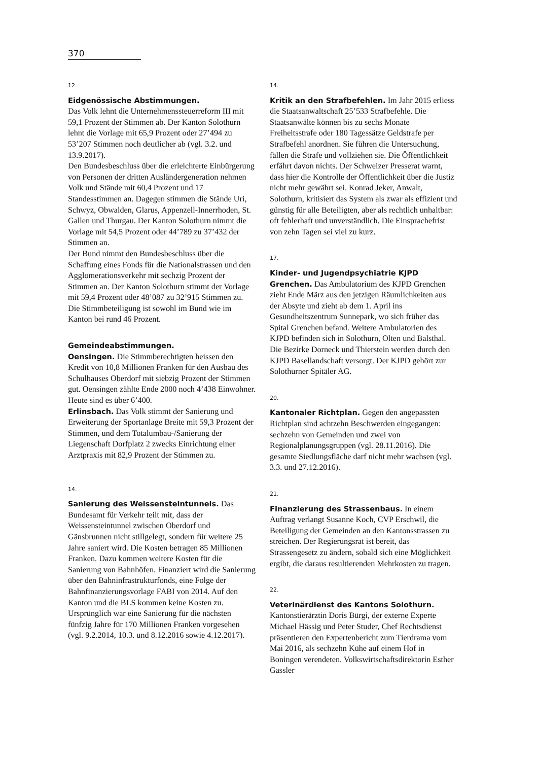370
12.
Eidgenössische Abstimmungen.
Das Volk lehnt die Unternehmenssteuerreform III mit 59,1 Prozent der Stimmen ab. Der Kanton Solothurn lehnt die Vorlage mit 65,9 Prozent oder 27’494 zu 53’207 Stimmen noch deutlicher ab (vgl. 3.2. und 13.9.2017).
Den Bundesbeschluss über die erleichterte Einbürgerung von Personen der dritten Ausländergeneration nehmen Volk und Stände mit 60,4 Prozent und 17 Standesstimmen an. Dagegen stimmen die Stände Uri, Schwyz, Obwalden, Glarus, Appenzell-Innerrhoden, St. Gallen und Thurgau. Der Kanton Solothurn nimmt die Vorlage mit 54,5 Prozent oder 44’789 zu 37’432 der Stimmen an.
Der Bund nimmt den Bundesbeschluss über die Schaffung eines Fonds für die Nationalstrassen und den Agglomerationsverkehr mit sechzig Prozent der Stimmen an. Der Kanton Solothurn stimmt der Vorlage mit 59,4 Prozent oder 48’087 zu 32’915 Stimmen zu.
Die Stimmbeteiligung ist sowohl im Bund wie im Kanton bei rund 46 Prozent.
Gemeindeabstimmungen.
Oensingen. Die Stimmberechtigten heissen den Kredit von 10,8 Millionen Franken für den Ausbau des Schulhauses Oberdorf mit siebzig Prozent der Stimmen gut. Oensingen zählte Ende 2000 noch 4’438 Einwohner. Heute sind es über 6’400.
Erlinsbach. Das Volk stimmt der Sanierung und Erweiterung der Sportanlage Breite mit 59,3 Prozent der Stimmen, und dem Totalumbau-/Sanierung der Liegenschaft Dorfplatz 2 zwecks Einrichtung einer Arztpraxis mit 82,9 Prozent der Stimmen zu.
14.
Sanierung des Weissensteintunnels. Das Bundesamt für Verkehr teilt mit, dass der Weissensteintunnel zwischen Oberdorf und Gänsbrunnen nicht stillgelegt, sondern für weitere 25 Jahre saniert wird. Die Kosten betragen 85 Millionen Franken. Dazu kommen weitere Kosten für die Sanierung von Bahnhöfen. Finanziert wird die Sanierung über den Bahninfrastrukturfonds, eine Folge der Bahnfinanzierungsvorlage FABI von 2014. Auf den Kanton und die BLS kommen keine Kosten zu. Ursprünglich war eine Sanierung für die nächsten fünfzig Jahre für 170 Millionen Franken vorgesehen (vgl. 9.2.2014, 10.3. und 8.12.2016 sowie 4.12.2017).
14.
Kritik an den Strafbefehlen. Im Jahr 2015 erliess die Staatsanwaltschaft 25’533 Strafbefehle. Die Staatsanwälte können bis zu sechs Monate Freiheitsstrafe oder 180 Tagessätze Geldstrafe per Strafbefehl anordnen. Sie führen die Untersuchung, fällen die Strafe und vollziehen sie. Die Öffentlichkeit erfährt davon nichts. Der Schweizer Presserat warnt, dass hier die Kontrolle der Öffentlichkeit über die Justiz nicht mehr gewährt sei. Konrad Jeker, Anwalt, Solothurn, kritisiert das System als zwar als effizient und günstig für alle Beteiligten, aber als rechtlich unhaltbar: oft fehlerhaft und unverständlich. Die Einsprachefrist von zehn Tagen sei viel zu kurz.
17.
Kinder- und Jugendpsychiatrie KJPD Grenchen. Das Ambulatorium des KJPD Grenchen zieht Ende März aus den jetzigen Räumlichkeiten aus der Absyte und zieht ab dem 1. April ins Gesundheitszentrum Sunnepark, wo sich früher das Spital Grenchen befand. Weitere Ambulatorien des KJPD befinden sich in Solothurn, Olten und Balsthal. Die Bezirke Dorneck und Thierstein werden durch den KJPD Basellandschaft versorgt. Der KJPD gehört zur Solothurner Spitäler AG.
20.
Kantonaler Richtplan. Gegen den angepassten Richtplan sind achtzehn Beschwerden eingegangen: sechzehn von Gemeinden und zwei von Regionalplanungsgruppen (vgl. 28.11.2016). Die gesamte Siedlungsfläche darf nicht mehr wachsen (vgl. 3.3. und 27.12.2016).
21.
Finanzierung des Strassenbaus. In einem Auftrag verlangt Susanne Koch, CVP Erschwil, die Beteiligung der Gemeinden an den Kantonsstrassen zu streichen. Der Regierungsrat ist bereit, das Strassengesetz zu ändern, sobald sich eine Möglichkeit ergibt, die daraus resultierenden Mehrkosten zu tragen.
22.
Veterinärdienst des Kantons Solothurn.
Kantonstierärztin Doris Bürgi, der externe Experte Michael Hässig und Peter Studer, Chef Rechtsdienst präsentieren den Expertenbericht zum Tierdrama vom Mai 2016, als sechzehn Kühe auf einem Hof in Boningen verendeten. Volkswirtschaftsdirektorin Esther Gassler